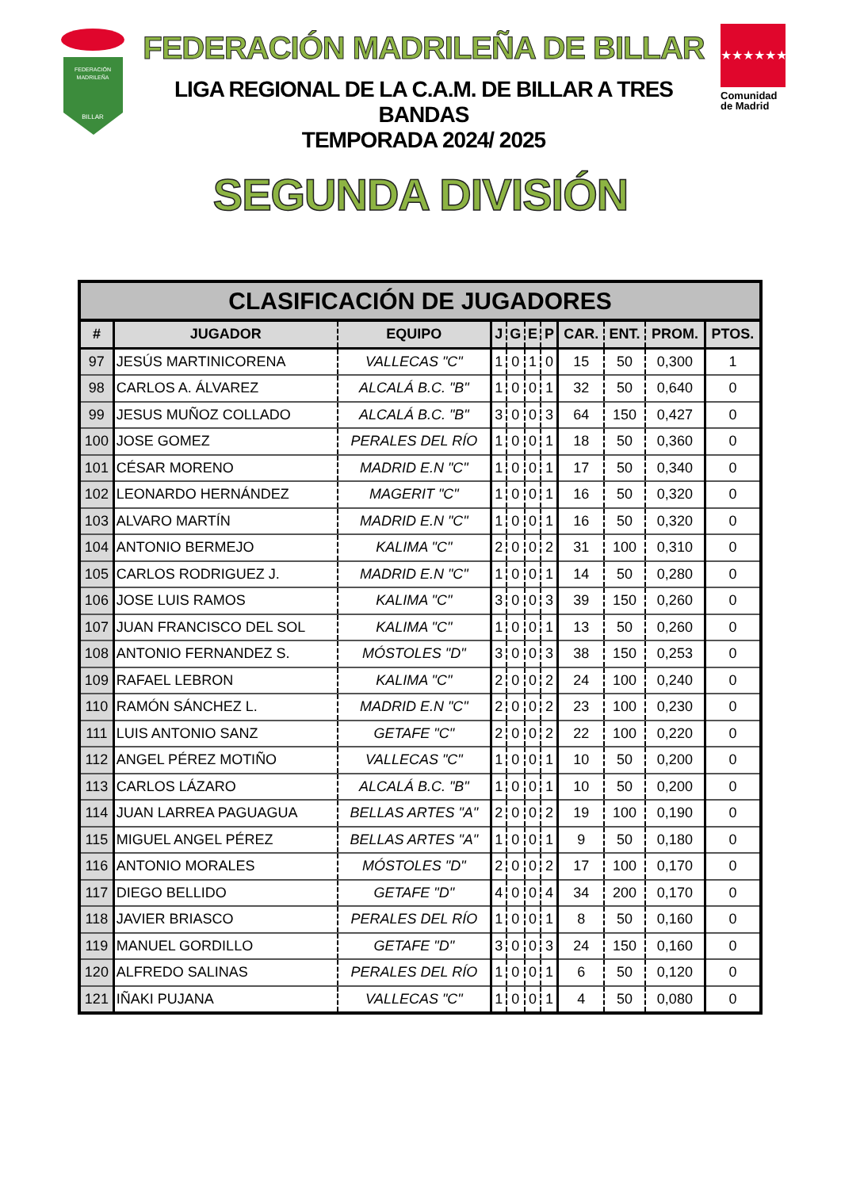FEDERACIÓN
MADRILEÑA
BILLAR
FEDERACIÓN MADRILEÑA DE BILLAR
LIGA REGIONAL DE LA C.A.M. DE BILLAR A TRES BANDAS
TEMPORADA 2024/ 2025
★★★★★★★
Comunidad
de Madrid
SEGUNDA DIVISIÓN
| CLASIFICACIÓN DE JUGADORES | | | | | | | | | | |
| --- | --- | --- | --- | --- | --- | --- | --- | --- | --- | --- |
| # | JUGADOR | EQUIPO | J | G | E | P | CAR. | ENT. | PROM. | PTOS. |
| 97 | JESÚS MARTINICORENA | VALLECAS "C" | 1 | 0 | 1 | 0 | 15 | 50 | 0,300 | 1 |
| 98 | CARLOS A. ÁLVAREZ | ALCALÁ B.C. "B" | 1 | 0 | 0 | 1 | 32 | 50 | 0,640 | 0 |
| 99 | JESUS MUÑOZ COLLADO | ALCALÁ B.C. "B" | 3 | 0 | 0 | 3 | 64 | 150 | 0,427 | 0 |
| 100 | JOSE GOMEZ | PERALES DEL RÍO | 1 | 0 | 0 | 1 | 18 | 50 | 0,360 | 0 |
| 101 | CÉSAR MORENO | MADRID E.N "C" | 1 | 0 | 0 | 1 | 17 | 50 | 0,340 | 0 |
| 102 | LEONARDO HERNÁNDEZ | MAGERIT "C" | 1 | 0 | 0 | 1 | 16 | 50 | 0,320 | 0 |
| 103 | ALVARO MARTÍN | MADRID E.N "C" | 1 | 0 | 0 | 1 | 16 | 50 | 0,320 | 0 |
| 104 | ANTONIO BERMEJO | KALIMA "C" | 2 | 0 | 0 | 2 | 31 | 100 | 0,310 | 0 |
| 105 | CARLOS RODRIGUEZ J. | MADRID E.N "C" | 1 | 0 | 0 | 1 | 14 | 50 | 0,280 | 0 |
| 106 | JOSE LUIS RAMOS | KALIMA "C" | 3 | 0 | 0 | 3 | 39 | 150 | 0,260 | 0 |
| 107 | JUAN FRANCISCO DEL SOL | KALIMA "C" | 1 | 0 | 0 | 1 | 13 | 50 | 0,260 | 0 |
| 108 | ANTONIO FERNANDEZ S. | MÓSTOLES "D" | 3 | 0 | 0 | 3 | 38 | 150 | 0,253 | 0 |
| 109 | RAFAEL LEBRON | KALIMA "C" | 2 | 0 | 0 | 2 | 24 | 100 | 0,240 | 0 |
| 110 | RAMÓN SÁNCHEZ L. | MADRID E.N "C" | 2 | 0 | 0 | 2 | 23 | 100 | 0,230 | 0 |
| 111 | LUIS ANTONIO SANZ | GETAFE "C" | 2 | 0 | 0 | 2 | 22 | 100 | 0,220 | 0 |
| 112 | ANGEL PÉREZ MOTIÑO | VALLECAS "C" | 1 | 0 | 0 | 1 | 10 | 50 | 0,200 | 0 |
| 113 | CARLOS LÁZARO | ALCALÁ B.C. "B" | 1 | 0 | 0 | 1 | 10 | 50 | 0,200 | 0 |
| 114 | JUAN LARREA PAGUAGUA | BELLAS ARTES "A" | 2 | 0 | 0 | 2 | 19 | 100 | 0,190 | 0 |
| 115 | MIGUEL ANGEL PÉREZ | BELLAS ARTES "A" | 1 | 0 | 0 | 1 | 9 | 50 | 0,180 | 0 |
| 116 | ANTONIO MORALES | MÓSTOLES "D" | 2 | 0 | 0 | 2 | 17 | 100 | 0,170 | 0 |
| 117 | DIEGO BELLIDO | GETAFE "D" | 4 | 0 | 0 | 4 | 34 | 200 | 0,170 | 0 |
| 118 | JAVIER BRIASCO | PERALES DEL RÍO | 1 | 0 | 0 | 1 | 8 | 50 | 0,160 | 0 |
| 119 | MANUEL GORDILLO | GETAFE "D" | 3 | 0 | 0 | 3 | 24 | 150 | 0,160 | 0 |
| 120 | ALFREDO SALINAS | PERALES DEL RÍO | 1 | 0 | 0 | 1 | 6 | 50 | 0,120 | 0 |
| 121 | IÑAKI PUJANA | VALLECAS "C" | 1 | 0 | 0 | 1 | 4 | 50 | 0,080 | 0 |